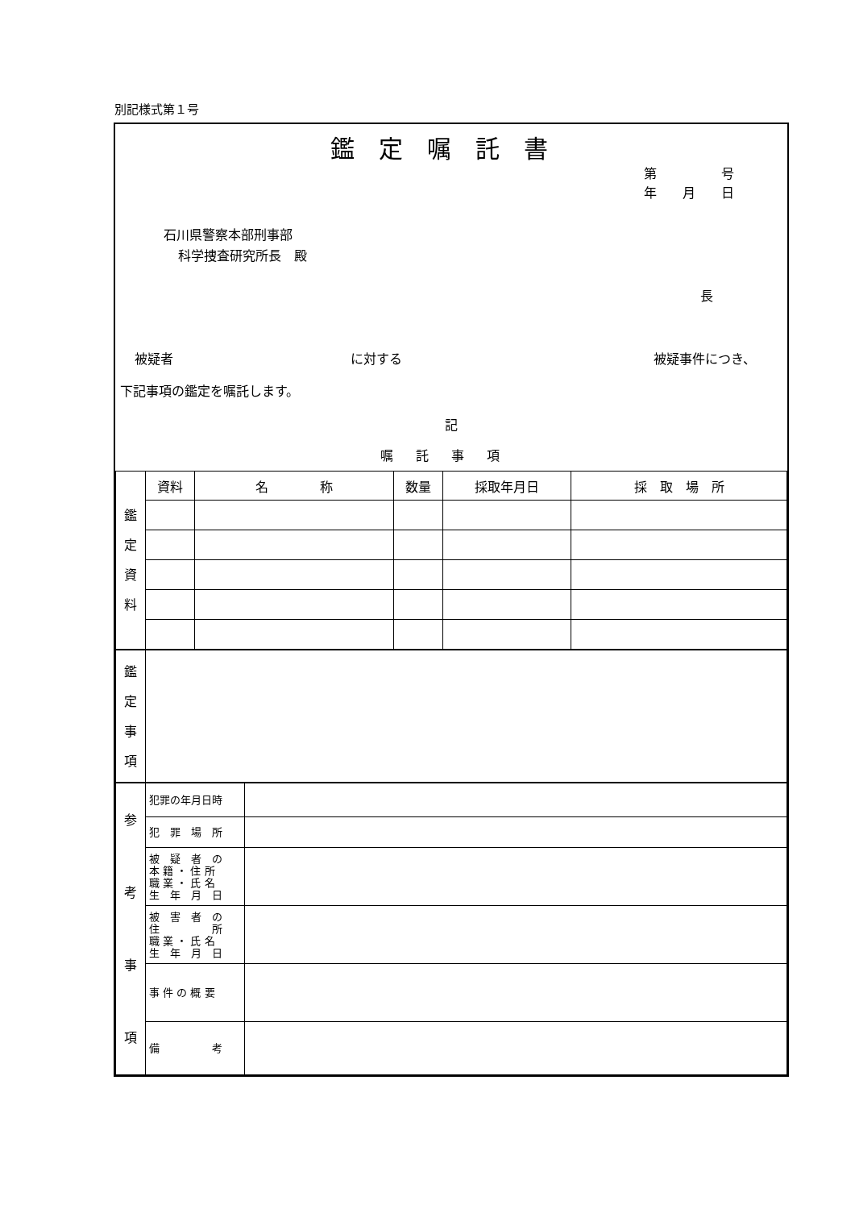別記様式第１号
鑑定嘱託書
第　　　　　号
年　　月　　日
石川県警察本部刑事部
科学捜査研究所長　殿
長
被疑者 に対する 被疑事件につき、
下記事項の鑑定を嘱託します。
記
嘱託事項
| 鑑 定 資 料 | 資料 | 名 称 | 数量 | 採取年月日 | 採 取 場 所 |
| 鑑 定 事 項 | |
| 参 考 事 項 | 犯罪の年月日時 | |
| | 犯 罪 場 所 | |
| | 被 疑 者 の 本 籍 ・ 住 所 職 業 ・ 氏 名 生 年 月 日 | |
| | 被 害 者 の 住 所 職 業 ・ 氏 名 生 年 月 日 | |
| | 事 件 の 概 要 | |
| | 備 考 | |